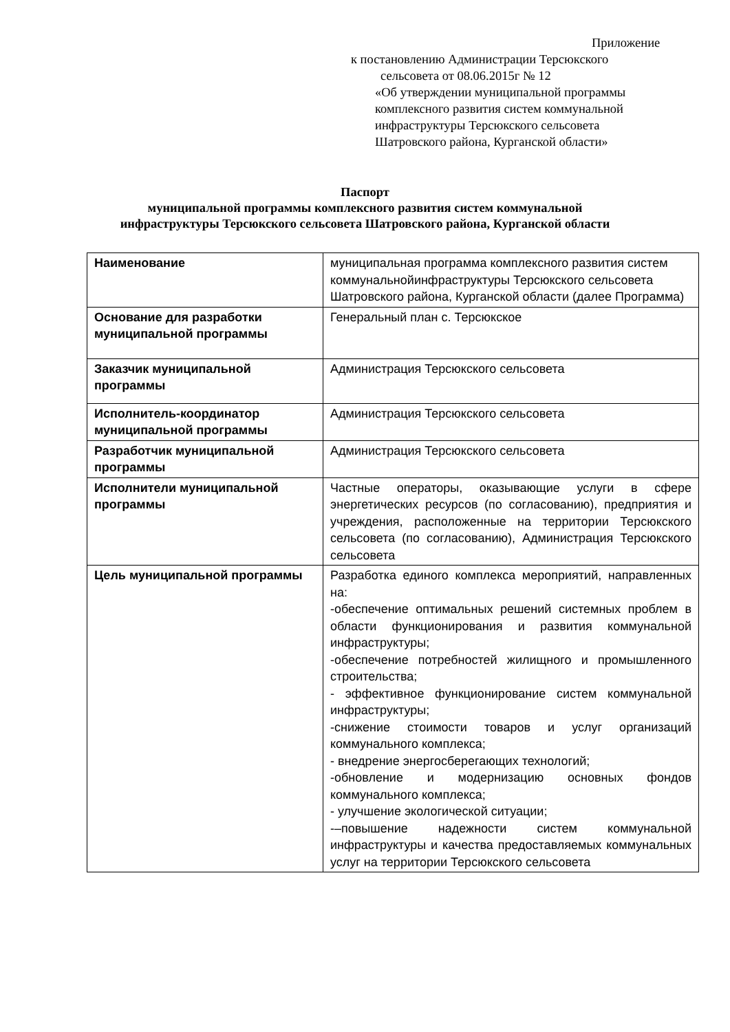Приложение
к постановлению Администрации Терсюкского
сельсовета от 08.06.2015г № 12
«Об утверждении муниципальной программы
комплексного развития систем коммунальной
инфраструктуры Терсюкского сельсовета
Шатровского района, Курганской области»
Паспорт
муниципальной программы комплексного развития систем коммунальной
инфраструктуры Терсюкского сельсовета Шатровского района, Курганской области
| Наименование | муниципальная программа комплексного развития систем коммунальнойинфраструктуры Терсюкского сельсовета Шатровского района, Курганской области (далее Программа) |
| Основание для разработки муниципальной программы | Генеральный план с. Терсюкское |
| Заказчик муниципальной программы | Администрация Терсюкского сельсовета |
| Исполнитель-координатор муниципальной программы | Администрация Терсюкского сельсовета |
| Разработчик муниципальной программы | Администрация Терсюкского сельсовета |
| Исполнители муниципальной программы | Частные операторы, оказывающие услуги в сфере энергетических ресурсов (по согласованию), предприятия и учреждения, расположенные на территории Терсюкского сельсовета (по согласованию), Администрация Терсюкского сельсовета |
| Цель муниципальной программы | Разработка единого комплекса мероприятий, направленных на: -обеспечение оптимальных решений системных проблем в области функционирования и развития коммунальной инфраструктуры; -обеспечение потребностей жилищного и промышленного строительства; - эффективное функционирование систем коммунальной инфраструктуры; -снижение стоимости товаров и услуг организаций коммунального комплекса; - внедрение энергосберегающих технологий; -обновление и модернизацию основных фондов коммунального комплекса; - улучшение экологической ситуации; -–повышение надежности систем коммунальной инфраструктуры и качества предоставляемых коммунальных услуг на территории Терсюкского сельсовета |